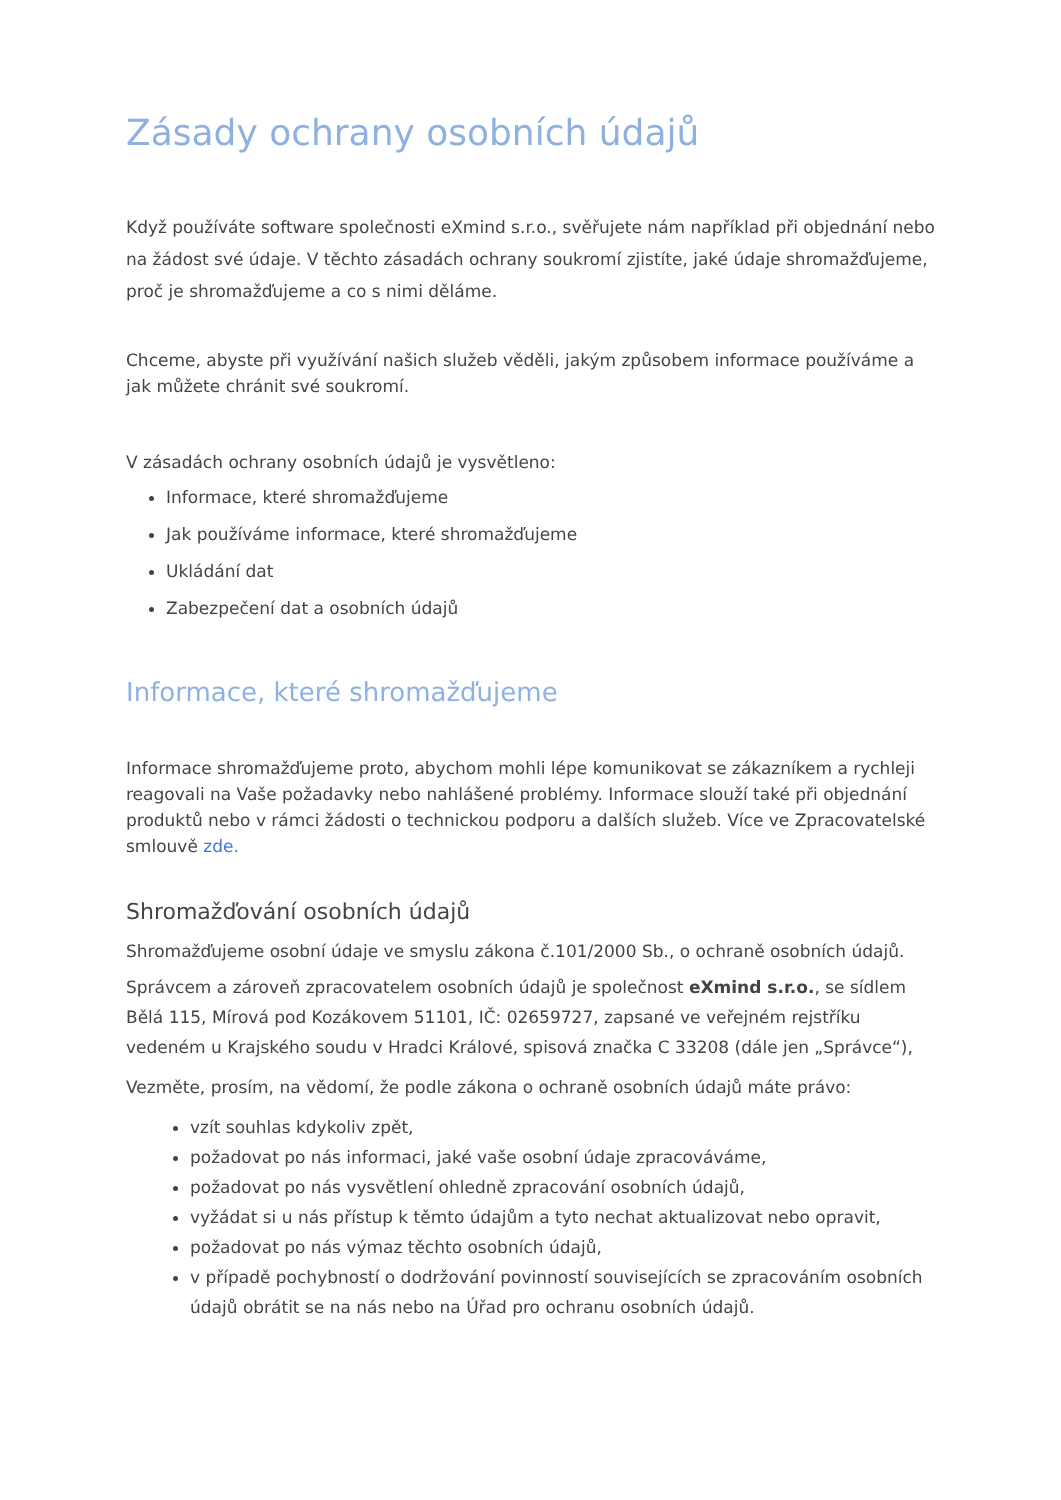Zásady ochrany osobních údajů
Když používáte software společnosti eXmind s.r.o., svěřujete nám například při objednání nebo na žádost své údaje. V těchto zásadách ochrany soukromí zjistíte, jaké údaje shromažďujeme, proč je shromažďujeme a co s nimi děláme.
Chceme, abyste při využívání našich služeb věděli, jakým způsobem informace používáme a jak můžete chránit své soukromí.
V zásadách ochrany osobních údajů je vysvětleno:
Informace, které shromažďujeme
Jak používáme informace, které shromažďujeme
Ukládání dat
Zabezpečení dat a osobních údajů
Informace, které shromažďujeme
Informace shromažďujeme proto, abychom mohli lépe komunikovat se zákazníkem a rychleji reagovali na Vaše požadavky nebo nahlášené problémy. Informace slouží také při objednání produktů nebo v rámci žádosti o technickou podporu a dalších služeb. Více ve Zpracovatelské smlouvě zde.
Shromažďování osobních údajů
Shromažďujeme osobní údaje ve smyslu zákona č.101/2000 Sb., o ochraně osobních údajů.
Správcem a zároveň zpracovatelem osobních údajů je společnost eXmind s.r.o., se sídlem Bělá 115, Mírová pod Kozákovem 51101, IČ: 02659727, zapsané ve veřejném rejstříku vedeném u Krajského soudu v Hradci Králové, spisová značka C 33208 (dále jen „Správce“),
Vezměte, prosím, na vědomí, že podle zákona o ochraně osobních údajů máte právo:
vzít souhlas kdykoliv zpět,
požadovat po nás informaci, jaké vaše osobní údaje zpracováváme,
požadovat po nás vysvětlení ohledně zpracování osobních údajů,
vyžádat si u nás přístup k těmto údajům a tyto nechat aktualizovat nebo opravit,
požadovat po nás výmaz těchto osobních údajů,
v případě pochybností o dodržování povinností souvisejících se zpracováním osobních údajů obrátit se na nás nebo na Úřad pro ochranu osobních údajů.